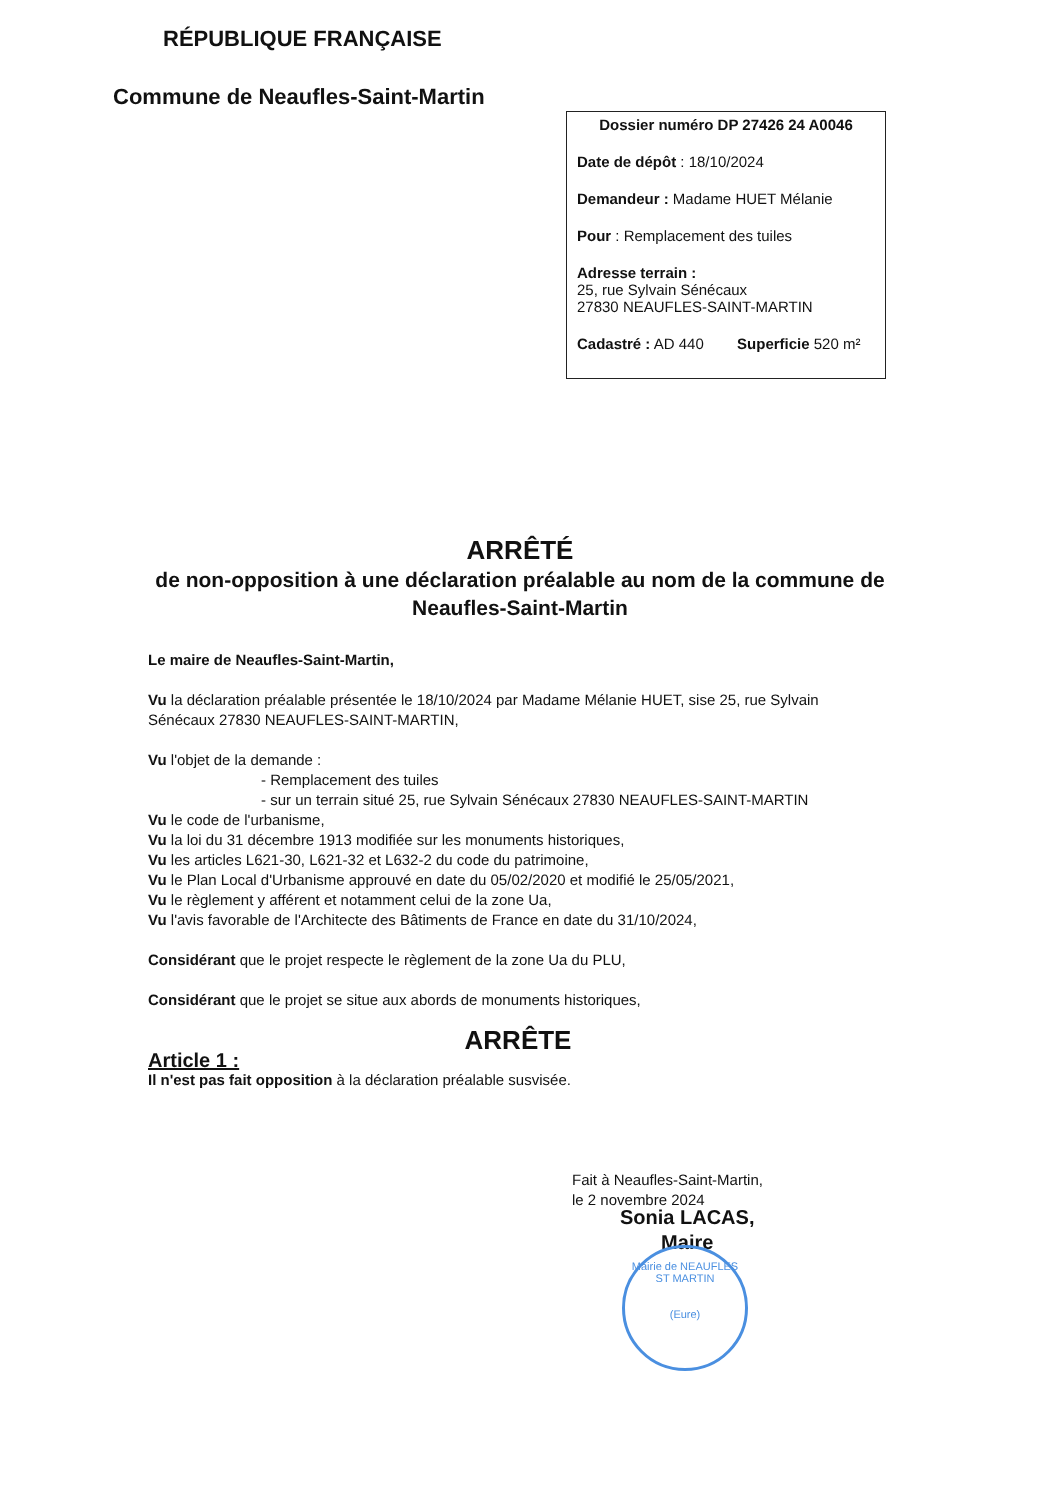RÉPUBLIQUE FRANÇAISE
Commune de Neaufles-Saint-Martin
Dossier numéro DP 27426 24 A0046
Date de dépôt : 18/10/2024
Demandeur : Madame HUET Mélanie
Pour : Remplacement des tuiles
Adresse terrain :
25, rue Sylvain Sénécaux
27830 NEAUFLES-SAINT-MARTIN
Cadastré : AD 440 Superficie 520 m²
ARRÊTÉ
de non-opposition à une déclaration préalable au nom de la commune de Neaufles-Saint-Martin
Le maire de Neaufles-Saint-Martin,
Vu la déclaration préalable présentée le 18/10/2024 par Madame Mélanie HUET, sise 25, rue Sylvain Sénécaux 27830 NEAUFLES-SAINT-MARTIN,
Vu l'objet de la demande :
- Remplacement des tuiles
- sur un terrain situé 25, rue Sylvain Sénécaux 27830 NEAUFLES-SAINT-MARTIN
Vu le code de l'urbanisme,
Vu la loi du 31 décembre 1913 modifiée sur les monuments historiques,
Vu les articles L621-30, L621-32 et L632-2 du code du patrimoine,
Vu le Plan Local d'Urbanisme approuvé en date du 05/02/2020 et modifié le 25/05/2021,
Vu le règlement y afférent et notamment celui de la zone Ua,
Vu l'avis favorable de l'Architecte des Bâtiments de France en date du 31/10/2024,
Considérant que le projet respecte le règlement de la zone Ua du PLU,
Considérant que le projet se situe aux abords de monuments historiques,
ARRÊTE
Article 1 :
Il n'est pas fait opposition à la déclaration préalable susvisée.
Fait à Neaufles-Saint-Martin,
le 2 novembre 2024
Sonia LACAS,
Maire
Mairie de NEAUFLES ST MARTIN
(Eure)